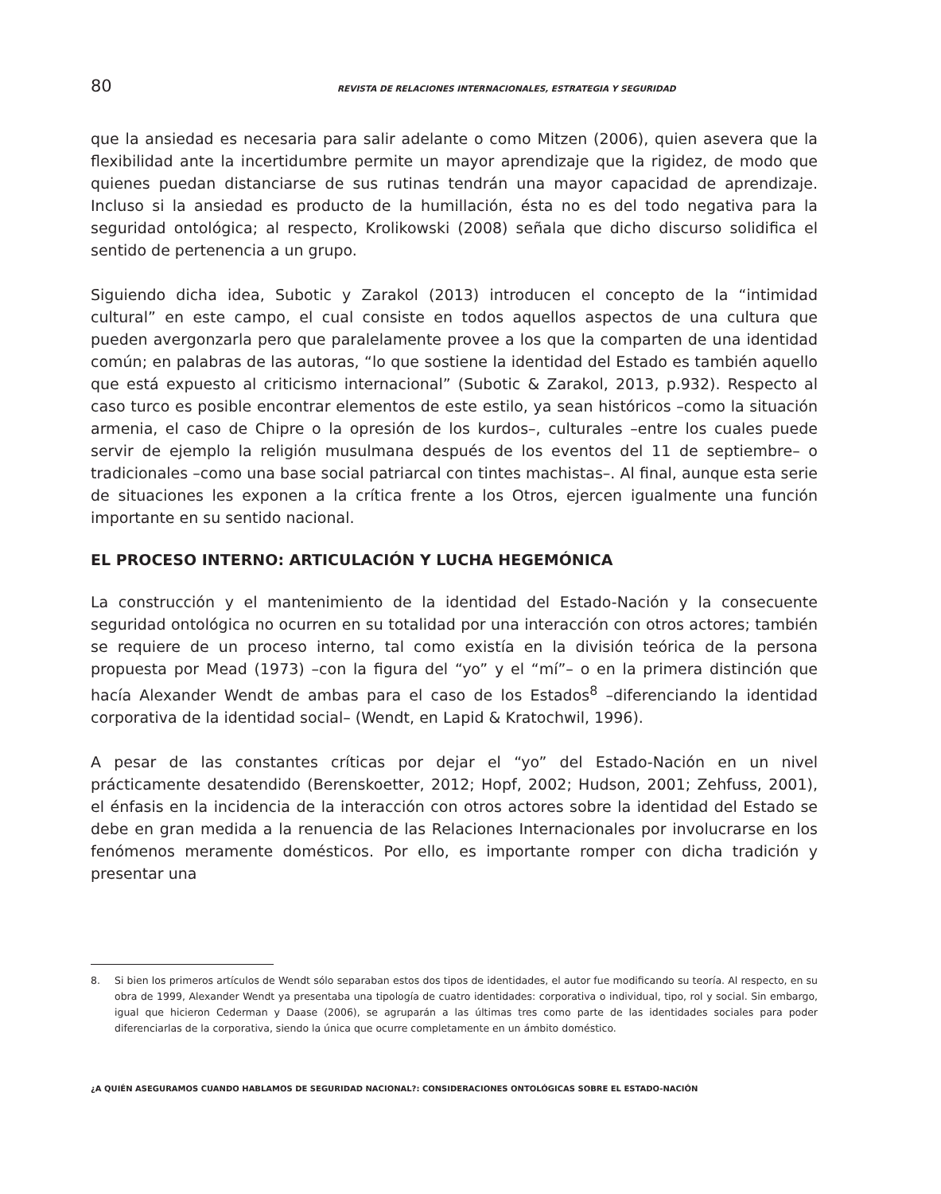80 REVISTA DE RELACIONES INTERNACIONALES, ESTRATEGIA Y SEGURIDAD
que la ansiedad es necesaria para salir adelante o como Mitzen (2006), quien asevera que la flexibilidad ante la incertidumbre permite un mayor aprendizaje que la rigidez, de modo que quienes puedan distanciarse de sus rutinas tendrán una mayor capacidad de aprendizaje. Incluso si la ansiedad es producto de la humillación, ésta no es del todo negativa para la seguridad ontológica; al respecto, Krolikowski (2008) señala que dicho discurso solidifica el sentido de pertenencia a un grupo.
Siguiendo dicha idea, Subotic y Zarakol (2013) introducen el concepto de la “intimidad cultural” en este campo, el cual consiste en todos aquellos aspectos de una cultura que pueden avergonzarla pero que paralelamente provee a los que la comparten de una identidad común; en palabras de las autoras, “lo que sostiene la identidad del Estado es también aquello que está expuesto al criticismo internacional” (Subotic & Zarakol, 2013, p.932). Respecto al caso turco es posible encontrar elementos de este estilo, ya sean históricos –como la situación armenia, el caso de Chipre o la opresión de los kurdos–, culturales –entre los cuales puede servir de ejemplo la religión musulmana después de los eventos del 11 de septiembre– o tradicionales –como una base social patriarcal con tintes machistas–. Al final, aunque esta serie de situaciones les exponen a la crítica frente a los Otros, ejercen igualmente una función importante en su sentido nacional.
EL PROCESO INTERNO: ARTICULACIÓN Y LUCHA HEGEMÓNICA
La construcción y el mantenimiento de la identidad del Estado-Nación y la consecuente seguridad ontológica no ocurren en su totalidad por una interacción con otros actores; también se requiere de un proceso interno, tal como existía en la división teórica de la persona propuesta por Mead (1973) –con la figura del “yo” y el “mí”– o en la primera distinción que hacía Alexander Wendt de ambas para el caso de los Estados<sup>8</sup> –diferenciando la identidad corporativa de la identidad social– (Wendt, en Lapid & Kratochwil, 1996).
A pesar de las constantes críticas por dejar el “yo” del Estado-Nación en un nivel prácticamente desatendido (Berenskoetter, 2012; Hopf, 2002; Hudson, 2001; Zehfuss, 2001), el énfasis en la incidencia de la interacción con otros actores sobre la identidad del Estado se debe en gran medida a la renuencia de las Relaciones Internacionales por involucrarse en los fenómenos meramente domésticos. Por ello, es importante romper con dicha tradición y presentar una
8. Si bien los primeros artículos de Wendt sólo separaban estos dos tipos de identidades, el autor fue modificando su teoría. Al respecto, en su obra de 1999, Alexander Wendt ya presentaba una tipología de cuatro identidades: corporativa o individual, tipo, rol y social. Sin embargo, igual que hicieron Cederman y Daase (2006), se agruparán a las últimas tres como parte de las identidades sociales para poder diferenciarlas de la corporativa, siendo la única que ocurre completamente en un ámbito doméstico.
¿A QUIÉN ASEGURAMOS CUANDO HABLAMOS DE SEGURIDAD NACIONAL?: CONSIDERACIONES ONTOLÓGICAS SOBRE EL ESTADO-NACIÓN